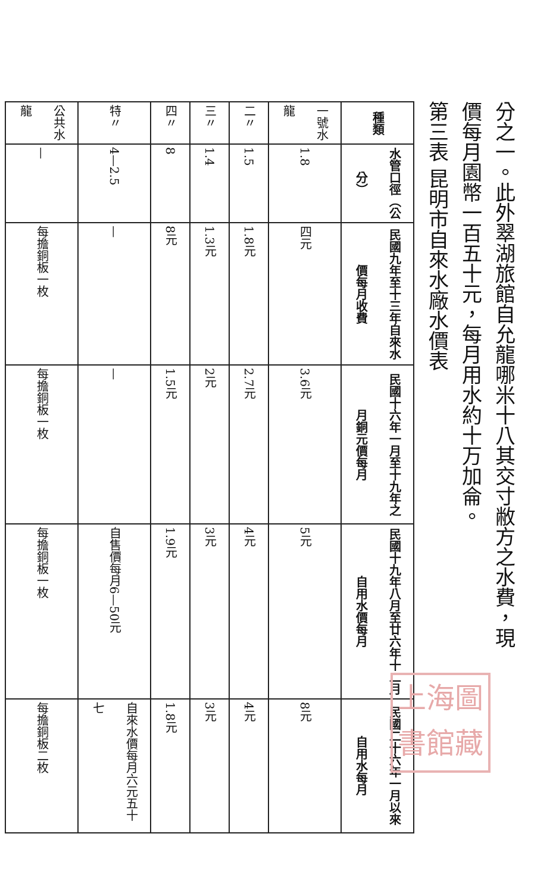分之一。此外翠湖旅館自允龍哪米十八其交寸敝方之水費，現
價每月園幣一百五十元，每月用水約十万加侖。
第三表 昆明市自來水廠水價表
| 種類 | 水管口徑（公分） | 民國九年至十三年自來水價每月收費 | 民國十六年一月至十九年之月銅元價每月 | 民國十九年八月至廿六年十二月自用水價每月 | 民國二十六年一月以來自用水每月 |
| --- | --- | --- | --- | --- | --- |
| 一號水龍 | 1.8 | 四元 | 3.6元 | 5元 | 8元 |
| 二〃 | 1.5 | 1.8元 | 2.7元 | 4元 | 4元 |
| 三〃 | 1.4 | 1.3元 | 2元 | 3元 | 3元 |
| 四〃 | 8 | 8元 | 1.5元 | 1.9元 | 1.8元 |
| 特〃 | 4—2.5 | — | — | 自售價每月6—50元 | 自來水價每月六元五十七 |
| 公共水龍 | — | 每擔銅板一枚 | 每擔銅板一枚 | 每擔銅板一枚 | 每擔銅板二枚 |
上海圖書館藏